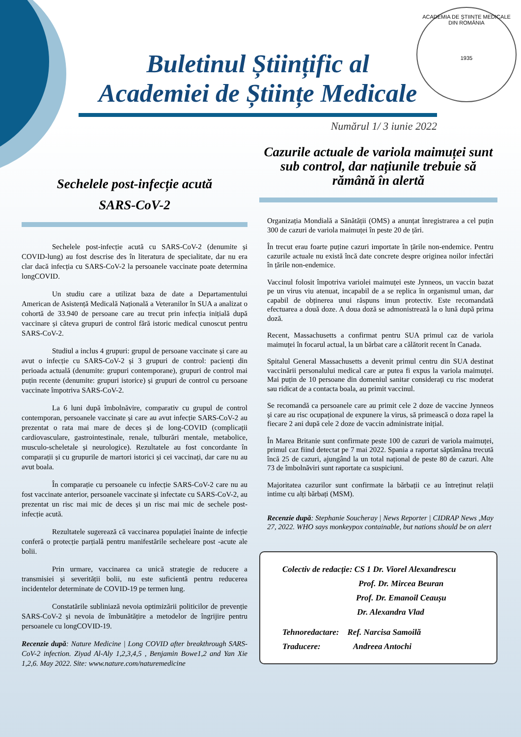ACADEMIA DE ȘTIINȚE MEDICALE DIN ROMÂNIA
1935
Buletinul Științific al
Academiei de Științe Medicale
Numărul 1/ 3 iunie 2022
Sechelele post-infecție acută
SARS-CoV-2
Sechelele post-infecție acută cu SARS-CoV-2 (denumite și COVID-lung) au fost descrise des în literatura de specialitate, dar nu era clar dacă infecția cu SARS-CoV-2 la persoanele vaccinate poate determina longCOVID.
Un studiu care a utilizat baza de date a Departamentului American de Asistență Medicală Națională a Veteranilor în SUA a analizat o cohortă de 33.940 de persoane care au trecut prin infecția inițială după vaccinare și câteva grupuri de control fără istoric medical cunoscut pentru SARS-CoV-2.
Studiul a inclus 4 grupuri: grupul de persoane vaccinate și care au avut o infecție cu SARS-CoV-2 și 3 grupuri de control: pacienți din perioada actuală (denumite: grupuri contemporane), grupuri de control mai puțin recente (denumite: grupuri istorice) și grupuri de control cu persoane vaccinate împotriva SARS-CoV-2.
La 6 luni după îmbolnăvire, comparativ cu grupul de control contemporan, persoanele vaccinate și care au avut infecție SARS-CoV-2 au prezentat o rata mai mare de deces și de long-COVID (complicații cardiovasculare, gastrointestinale, renale, tulburări mentale, metabolice, musculo-scheletale și neurologice). Rezultatele au fost concordante în comparații și cu grupurile de martori istorici și cei vaccinați, dar care nu au avut boala.
În comparație cu persoanele cu infecție SARS-CoV-2 care nu au fost vaccinate anterior, persoanele vaccinate și infectate cu SARS-CoV-2, au prezentat un risc mai mic de deces și un risc mai mic de sechele post-infecție acută.
Rezultatele sugerează că vaccinarea populației înainte de infecție conferă o protecție parțială pentru manifestările secheleare post -acute ale bolii.
Prin urmare, vaccinarea ca unică strategie de reducere a transmisiei și severității bolii, nu este suficientă pentru reducerea incidentelor determinate de COVID-19 pe termen lung.
Constatările subliniază nevoia optimizării politicilor de prevenție SARS-CoV-2 și nevoia de îmbunătățire a metodelor de îngrijire pentru persoanele cu longCOVID-19.
Recenzie după: Nature Medicine | Long COVID after breakthrough SARS-CoV-2 infection. Ziyad Al-Aly 1,2,3,4,5 , Benjamin Bowe1,2 and Yan Xie 1,2,6. May 2022. Site: www.nature.com/naturemedicine
Cazurile actuale de variola maimuței sunt sub control, dar națiunile trebuie să rămână în alertă
Organizația Mondială a Sănătății (OMS) a anunțat înregistrarea a cel puțin 300 de cazuri de variola maimuței în peste 20 de țări.
În trecut erau foarte puține cazuri importate în țările non-endemice. Pentru cazurile actuale nu există încă date concrete despre originea noilor infectări în țările non-endemice.
Vaccinul folosit împotriva variolei maimuței este Jynneos, un vaccin bazat pe un virus viu atenuat, incapabil de a se replica în organismul uman, dar capabil de obținerea unui răspuns imun protectiv. Este recomandată efectuarea a două doze. A doua doză se admonistrează la o lună după prima doză.
Recent, Massachusetts a confirmat pentru SUA primul caz de variola maimuței în focarul actual, la un bărbat care a călătorit recent în Canada.
Spitalul General Massachusetts a devenit primul centru din SUA destinat vaccinării personalului medical care ar putea fi expus la variola maimuței. Mai puțin de 10 persoane din domeniul sanitar considerați cu risc moderat sau ridicat de a contacta boala, au primit vaccinul.
Se recomandă ca persoanele care au primit cele 2 doze de vaccine Jynneos și care au risc ocupațional de expunere la virus, să primească o doza rapel la fiecare 2 ani după cele 2 doze de vaccin administrate inițial.
În Marea Britanie sunt confirmate peste 100 de cazuri de variola maimuței, primul caz fiind detectat pe 7 mai 2022. Spania a raportat săptămâna trecută încă 25 de cazuri, ajungând la un total național de peste 80 de cazuri. Alte 73 de îmbolnăviri sunt raportate ca suspiciuni.
Majoritatea cazurilor sunt confirmate la bărbații ce au întreținut relații intime cu alți bărbați (MSM).
Recenzie după: Stephanie Soucheray | News Reporter | CIDRAP News ,May 27, 2022. WHO says monkeypox containable, but nations should be on alert
Colectiv de redacție: CS 1 Dr. Viorel Alexandrescu
Prof. Dr. Mircea Beuran
Prof. Dr. Emanoil Ceaușu
Dr. Alexandra Vlad
Tehnoredactare: Ref. Narcisa Samoilă
Traducere: Andreea Antochi